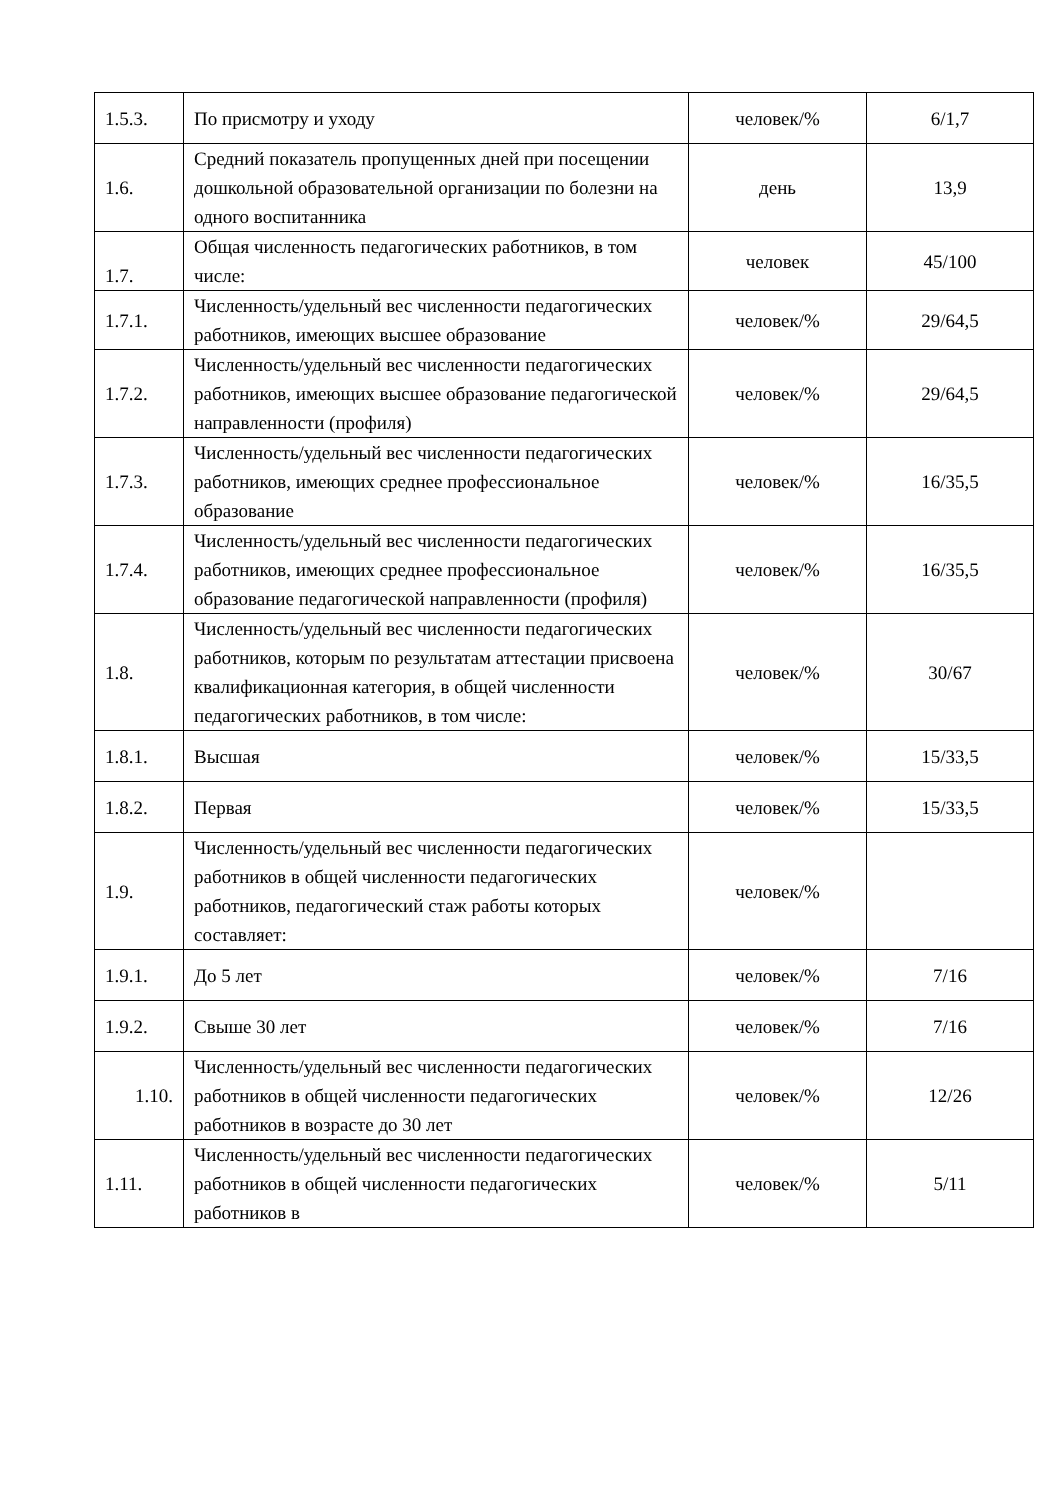| 1.5.3. | По присмотру и уходу | человек/% | 6/1,7 |
| 1.6. | Средний показатель пропущенных дней при посещении дошкольной образовательной организации по болезни на одного воспитанника | день | 13,9 |
| 1.7. | Общая численность педагогических работников, в том числе: | человек | 45/100 |
| 1.7.1. | Численность/удельный вес численности педагогических работников, имеющих высшее образование | человек/% | 29/64,5 |
| 1.7.2. | Численность/удельный вес численности педагогических работников, имеющих высшее образование педагогической направленности (профиля) | человек/% | 29/64,5 |
| 1.7.3. | Численность/удельный вес численности педагогических работников, имеющих среднее профессиональное образование | человек/% | 16/35,5 |
| 1.7.4. | Численность/удельный вес численности педагогических работников, имеющих среднее профессиональное образование педагогической направленности (профиля) | человек/% | 16/35,5 |
| 1.8. | Численность/удельный вес численности педагогических работников, которым по результатам аттестации присвоена квалификационная категория, в общей численности педагогических работников, в том числе: | человек/% | 30/67 |
| 1.8.1. | Высшая | человек/% | 15/33,5 |
| 1.8.2. | Первая | человек/% | 15/33,5 |
| 1.9. | Численность/удельный вес численности педагогических работников в общей численности педагогических работников, педагогический стаж работы которых составляет: | человек/% | |
| 1.9.1. | До 5 лет | человек/% | 7/16 |
| 1.9.2. | Свыше 30 лет | человек/% | 7/16 |
| 1.10. | Численность/удельный вес численности педагогических работников в общей численности педагогических работников в возрасте до 30 лет | человек/% | 12/26 |
| 1.11. | Численность/удельный вес численности педагогических работников в общей численности педагогических работников в | человек/% | 5/11 |